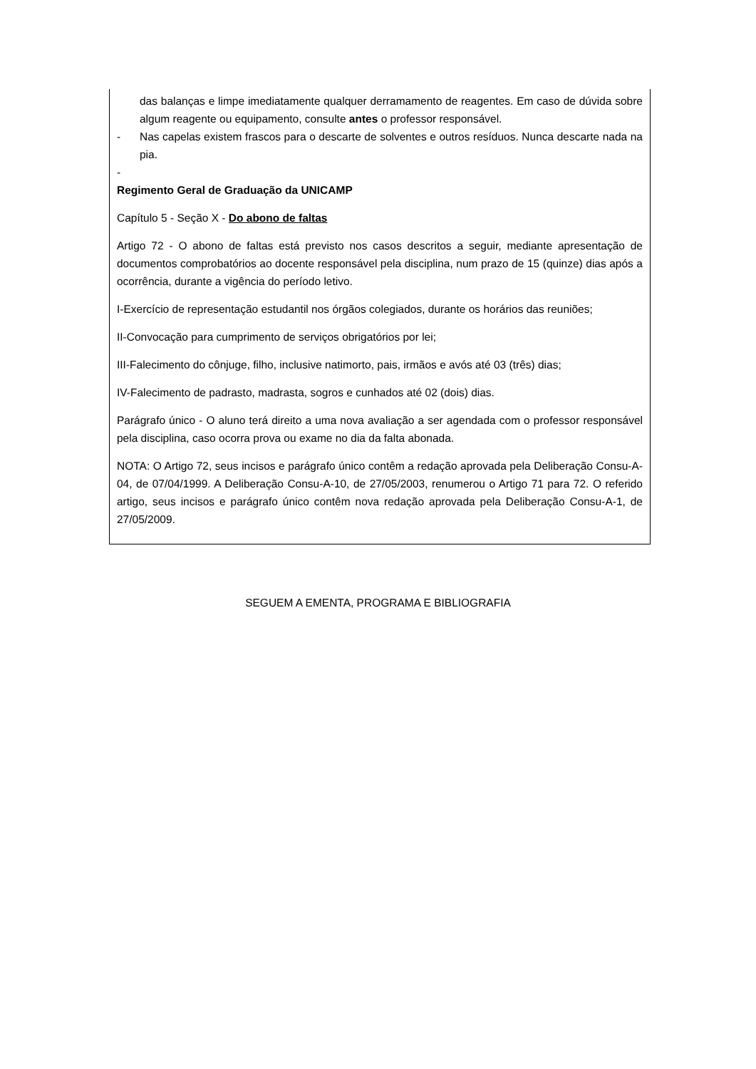das balanças e limpe imediatamente qualquer derramamento de reagentes. Em caso de dúvida sobre algum reagente ou equipamento, consulte antes o professor responsável.
- Nas capelas existem frascos para o descarte de solventes e outros resíduos. Nunca descarte nada na pia.
-
Regimento Geral de Graduação da UNICAMP
Capítulo 5 - Seção X - Do abono de faltas
Artigo 72 - O abono de faltas está previsto nos casos descritos a seguir, mediante apresentação de documentos comprobatórios ao docente responsável pela disciplina, num prazo de 15 (quinze) dias após a ocorrência, durante a vigência do período letivo.
I-Exercício de representação estudantil nos órgãos colegiados, durante os horários das reuniões;
II-Convocação para cumprimento de serviços obrigatórios por lei;
III-Falecimento do cônjuge, filho, inclusive natimorto, pais, irmãos e avós até 03 (três) dias;
IV-Falecimento de padrasto, madrasta, sogros e cunhados até 02 (dois) dias.
Parágrafo único - O aluno terá direito a uma nova avaliação a ser agendada com o professor responsável pela disciplina, caso ocorra prova ou exame no dia da falta abonada.
NOTA: O Artigo 72, seus incisos e parágrafo único contêm a redação aprovada pela Deliberação Consu-A-04, de 07/04/1999. A Deliberação Consu-A-10, de 27/05/2003, renumerou o Artigo 71 para 72. O referido artigo, seus incisos e parágrafo único contêm nova redação aprovada pela Deliberação Consu-A-1, de 27/05/2009.
SEGUEM A EMENTA, PROGRAMA E BIBLIOGRAFIA